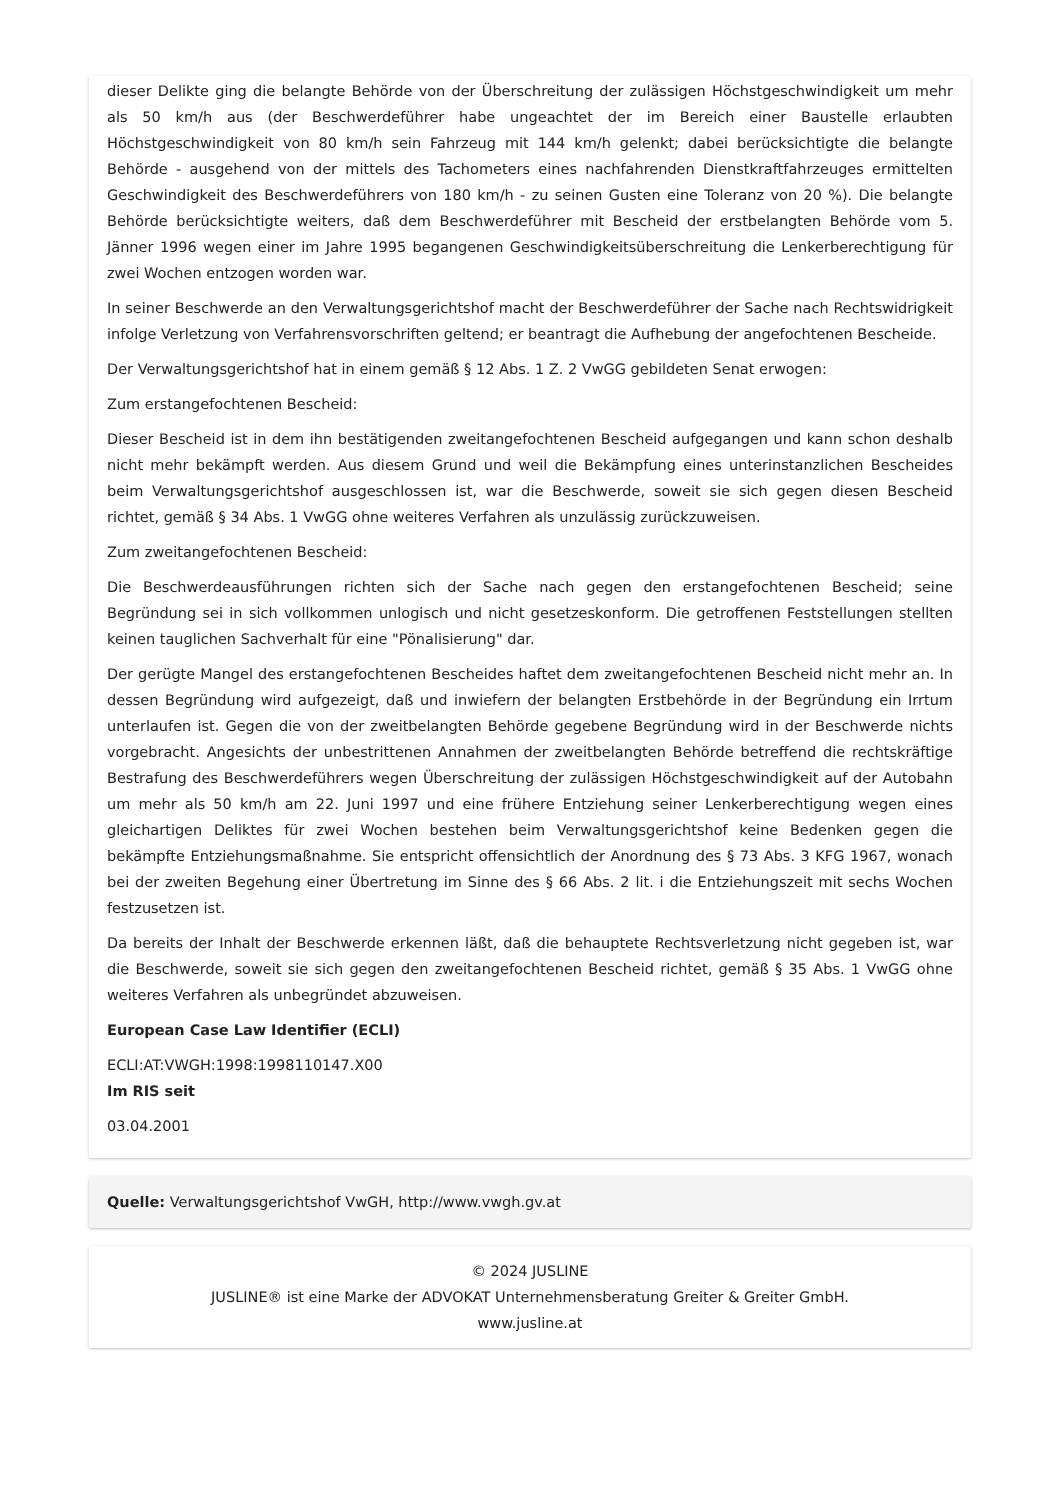dieser Delikte ging die belangte Behörde von der Überschreitung der zulässigen Höchstgeschwindigkeit um mehr als 50 km/h aus (der Beschwerdeführer habe ungeachtet der im Bereich einer Baustelle erlaubten Höchstgeschwindigkeit von 80 km/h sein Fahrzeug mit 144 km/h gelenkt; dabei berücksichtigte die belangte Behörde - ausgehend von der mittels des Tachometers eines nachfahrenden Dienstkraftfahrzeuges ermittelten Geschwindigkeit des Beschwerdeführers von 180 km/h - zu seinen Gusten eine Toleranz von 20 %). Die belangte Behörde berücksichtigte weiters, daß dem Beschwerdeführer mit Bescheid der erstbelangten Behörde vom 5. Jänner 1996 wegen einer im Jahre 1995 begangenen Geschwindigkeitsüberschreitung die Lenkerberechtigung für zwei Wochen entzogen worden war.
In seiner Beschwerde an den Verwaltungsgerichtshof macht der Beschwerdeführer der Sache nach Rechtswidrigkeit infolge Verletzung von Verfahrensvorschriften geltend; er beantragt die Aufhebung der angefochtenen Bescheide.
Der Verwaltungsgerichtshof hat in einem gemäß § 12 Abs. 1 Z. 2 VwGG gebildeten Senat erwogen:
Zum erstangefochtenen Bescheid:
Dieser Bescheid ist in dem ihn bestätigenden zweitangefochtenen Bescheid aufgegangen und kann schon deshalb nicht mehr bekämpft werden. Aus diesem Grund und weil die Bekämpfung eines unterinstanzlichen Bescheides beim Verwaltungsgerichtshof ausgeschlossen ist, war die Beschwerde, soweit sie sich gegen diesen Bescheid richtet, gemäß § 34 Abs. 1 VwGG ohne weiteres Verfahren als unzulässig zurückzuweisen.
Zum zweitangefochtenen Bescheid:
Die Beschwerdeausführungen richten sich der Sache nach gegen den erstangefochtenen Bescheid; seine Begründung sei in sich vollkommen unlogisch und nicht gesetzeskonform. Die getroffenen Feststellungen stellten keinen tauglichen Sachverhalt für eine "Pönalisierung" dar.
Der gerügte Mangel des erstangefochtenen Bescheides haftet dem zweitangefochtenen Bescheid nicht mehr an. In dessen Begründung wird aufgezeigt, daß und inwiefern der belangten Erstbehörde in der Begründung ein Irrtum unterlaufen ist. Gegen die von der zweitbelangten Behörde gegebene Begründung wird in der Beschwerde nichts vorgebracht. Angesichts der unbestrittenen Annahmen der zweitbelangten Behörde betreffend die rechtskräftige Bestrafung des Beschwerdeführers wegen Überschreitung der zulässigen Höchstgeschwindigkeit auf der Autobahn um mehr als 50 km/h am 22. Juni 1997 und eine frühere Entziehung seiner Lenkerberechtigung wegen eines gleichartigen Deliktes für zwei Wochen bestehen beim Verwaltungsgerichtshof keine Bedenken gegen die bekämpfte Entziehungsmaßnahme. Sie entspricht offensichtlich der Anordnung des § 73 Abs. 3 KFG 1967, wonach bei der zweiten Begehung einer Übertretung im Sinne des § 66 Abs. 2 lit. i die Entziehungszeit mit sechs Wochen festzusetzen ist.
Da bereits der Inhalt der Beschwerde erkennen läßt, daß die behauptete Rechtsverletzung nicht gegeben ist, war die Beschwerde, soweit sie sich gegen den zweitangefochtenen Bescheid richtet, gemäß § 35 Abs. 1 VwGG ohne weiteres Verfahren als unbegründet abzuweisen.
European Case Law Identifier (ECLI)
ECLI:AT:VWGH:1998:1998110147.X00
Im RIS seit
03.04.2001
Quelle: Verwaltungsgerichtshof VwGH, http://www.vwgh.gv.at
© 2024 JUSLINE
JUSLINE® ist eine Marke der ADVOKAT Unternehmensberatung Greiter & Greiter GmbH.
www.jusline.at